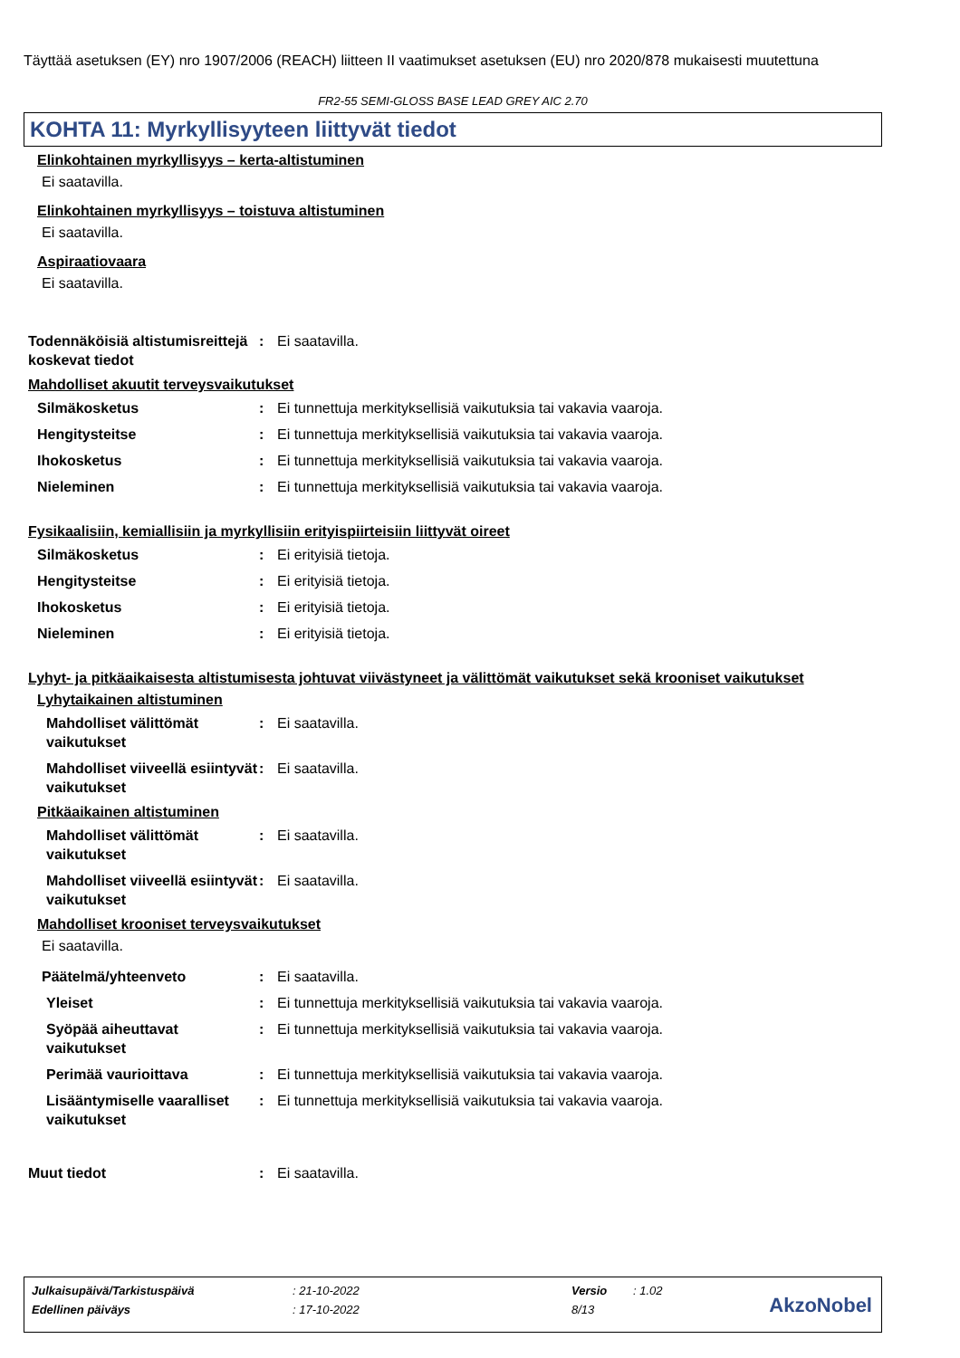Täyttää asetuksen (EY) nro 1907/2006 (REACH) liitteen II vaatimukset asetuksen (EU) nro 2020/878 mukaisesti muutettuna
FR2-55 SEMI-GLOSS BASE LEAD GREY AIC 2.70
KOHTA 11: Myrkyllisyyteen liittyvät tiedot
Elinkohtainen myrkyllisyys – kerta-altistuminen
Ei saatavilla.
Elinkohtainen myrkyllisyys – toistuva altistuminen
Ei saatavilla.
Aspiraatiovaara
Ei saatavilla.
Todennäköisiä altistumisreittejä koskevat tiedot
: Ei saatavilla.
Mahdolliset akuutit terveysvaikutukset
Silmäkosketus : Ei tunnettuja merkityksellisiä vaikutuksia tai vakavia vaaroja.
Hengitysteitse : Ei tunnettuja merkityksellisiä vaikutuksia tai vakavia vaaroja.
Ihokosketus : Ei tunnettuja merkityksellisiä vaikutuksia tai vakavia vaaroja.
Nieleminen : Ei tunnettuja merkityksellisiä vaikutuksia tai vakavia vaaroja.
Fysikaalisiin, kemiallisiin ja myrkyllisiin erityispiirteisiin liittyvät oireet
Silmäkosketus : Ei erityisiä tietoja.
Hengitysteitse : Ei erityisiä tietoja.
Ihokosketus : Ei erityisiä tietoja.
Nieleminen : Ei erityisiä tietoja.
Lyhyt- ja pitkäaikaisesta altistumisesta johtuvat viivästyneet ja välittömät vaikutukset sekä krooniset vaikutukset
Lyhytaikainen altistuminen
Mahdolliset välittömät vaikutukset
: Ei saatavilla.
Mahdolliset viiveellä esiintyvät vaikutukset
: Ei saatavilla.
Pitkäaikainen altistuminen
Mahdolliset välittömät vaikutukset
: Ei saatavilla.
Mahdolliset viiveellä esiintyvät vaikutukset
: Ei saatavilla.
Mahdolliset krooniset terveysvaikutukset
Ei saatavilla.
Päätelmä/yhteenveto : Ei saatavilla.
Yleiset : Ei tunnettuja merkityksellisiä vaikutuksia tai vakavia vaaroja.
Syöpää aiheuttavat vaikutukset
: Ei tunnettuja merkityksellisiä vaikutuksia tai vakavia vaaroja.
Perimää vaurioittava : Ei tunnettuja merkityksellisiä vaikutuksia tai vakavia vaaroja.
Lisääntymiselle vaaralliset vaikutukset
: Ei tunnettuja merkityksellisiä vaikutuksia tai vakavia vaaroja.
Muut tiedot : Ei saatavilla.
| Julkaisupäivä/Tarkistuspäivä | : 21-10-2022 | Versio | : 1.02 |
| Edellinen päiväys | : 17-10-2022 | 8/13 | |
AkzoNobel